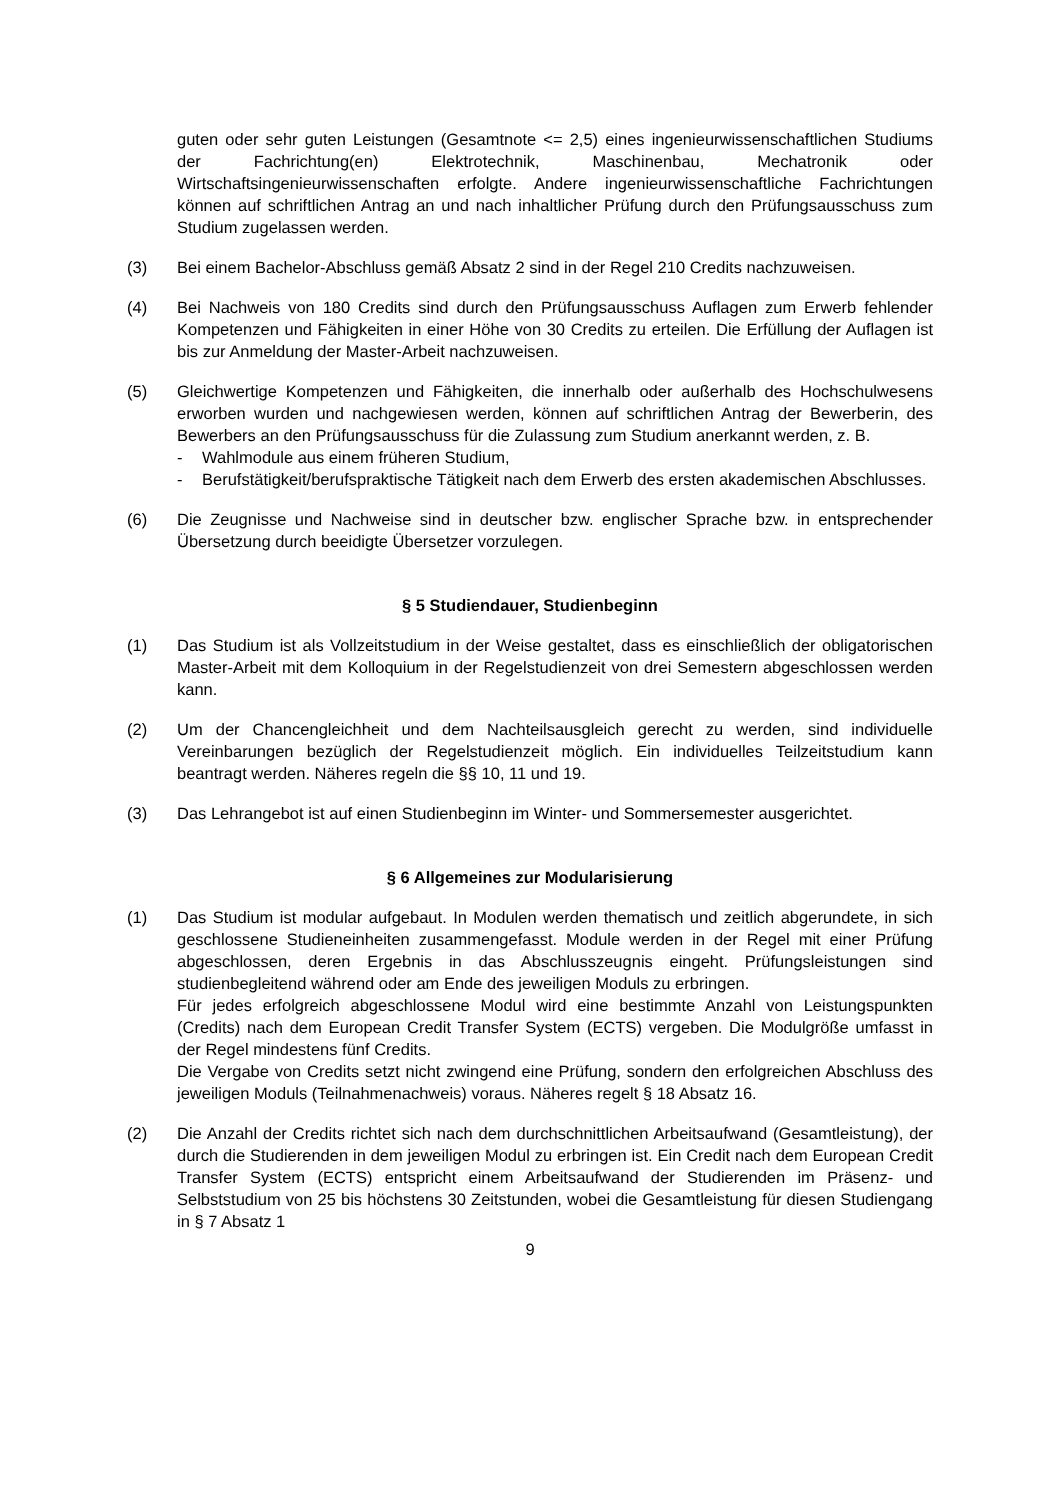guten oder sehr guten Leistungen (Gesamtnote <= 2,5) eines ingenieurwissenschaftlichen Studiums der Fachrichtung(en) Elektrotechnik, Maschinenbau, Mechatronik oder Wirtschaftsingenieurwissenschaften erfolgte. Andere ingenieurwissenschaftliche Fachrichtungen können auf schriftlichen Antrag an und nach inhaltlicher Prüfung durch den Prüfungsausschuss zum Studium zugelassen werden.
(3) Bei einem Bachelor-Abschluss gemäß Absatz 2 sind in der Regel 210 Credits nachzuweisen.
(4) Bei Nachweis von 180 Credits sind durch den Prüfungsausschuss Auflagen zum Erwerb fehlender Kompetenzen und Fähigkeiten in einer Höhe von 30 Credits zu erteilen. Die Erfüllung der Auflagen ist bis zur Anmeldung der Master-Arbeit nachzuweisen.
(5) Gleichwertige Kompetenzen und Fähigkeiten, die innerhalb oder außerhalb des Hochschulwesens erworben wurden und nachgewiesen werden, können auf schriftlichen Antrag der Bewerberin, des Bewerbers an den Prüfungsausschuss für die Zulassung zum Studium anerkannt werden, z. B.
- Wahlmodule aus einem früheren Studium,
- Berufstätigkeit/berufspraktische Tätigkeit nach dem Erwerb des ersten akademischen Abschlusses.
(6) Die Zeugnisse und Nachweise sind in deutscher bzw. englischer Sprache bzw. in entsprechender Übersetzung durch beeidigte Übersetzer vorzulegen.
§ 5 Studiendauer, Studienbeginn
(1) Das Studium ist als Vollzeitstudium in der Weise gestaltet, dass es einschließlich der obligatorischen Master-Arbeit mit dem Kolloquium in der Regelstudienzeit von drei Semestern abgeschlossen werden kann.
(2) Um der Chancengleichheit und dem Nachteilsausgleich gerecht zu werden, sind individuelle Vereinbarungen bezüglich der Regelstudienzeit möglich. Ein individuelles Teilzeitstudium kann beantragt werden. Näheres regeln die §§ 10, 11 und 19.
(3) Das Lehrangebot ist auf einen Studienbeginn im Winter- und Sommersemester ausgerichtet.
§ 6 Allgemeines zur Modularisierung
(1) Das Studium ist modular aufgebaut. In Modulen werden thematisch und zeitlich abgerundete, in sich geschlossene Studieneinheiten zusammengefasst. Module werden in der Regel mit einer Prüfung abgeschlossen, deren Ergebnis in das Abschlusszeugnis eingeht. Prüfungsleistungen sind studienbegleitend während oder am Ende des jeweiligen Moduls zu erbringen.
Für jedes erfolgreich abgeschlossene Modul wird eine bestimmte Anzahl von Leistungspunkten (Credits) nach dem European Credit Transfer System (ECTS) vergeben. Die Modulgröße umfasst in der Regel mindestens fünf Credits.
Die Vergabe von Credits setzt nicht zwingend eine Prüfung, sondern den erfolgreichen Abschluss des jeweiligen Moduls (Teilnahmenachweis) voraus. Näheres regelt § 18 Absatz 16.
(2) Die Anzahl der Credits richtet sich nach dem durchschnittlichen Arbeitsaufwand (Gesamtleistung), der durch die Studierenden in dem jeweiligen Modul zu erbringen ist. Ein Credit nach dem European Credit Transfer System (ECTS) entspricht einem Arbeitsaufwand der Studierenden im Präsenz- und Selbststudium von 25 bis höchstens 30 Zeitstunden, wobei die Gesamtleistung für diesen Studiengang in § 7 Absatz 1
9